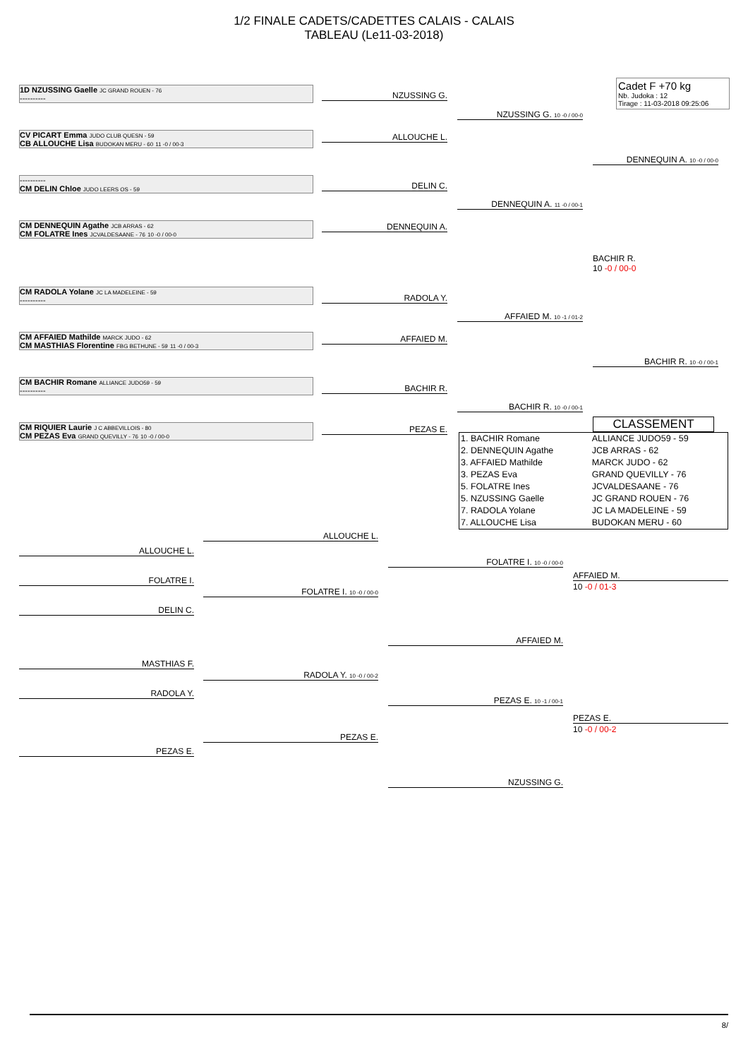1/2 FINALE CADETS/CADETTES CALAIS - CALAIS
TABLEAU (Le11-03-2018)
Cadet F +70 kg
Nb. Judoka : 12
Tirage : 11-03-2018 09:25:06
1D NZUSSING Gaelle JC GRAND ROUEN - 76
----------
CV PICART Emma JUDO CLUB QUESN - 59
CB ALLOUCHE Lisa BUDOKAN MERU - 60 11 -0 / 00-3
----------
CM DELIN Chloe JUDO LEERS OS - 59
CM DENNEQUIN Agathe JCB ARRAS - 62
CM FOLATRE Ines JCVALDESAANE - 76 10 -0 / 00-0
CM RADOLA Yolane JC LA MADELEINE - 59
----------
CM AFFAIED Mathilde MARCK JUDO - 62
CM MASTHIAS Florentine FBG BETHUNE - 59 11 -0 / 00-3
CM BACHIR Romane ALLIANCE JUDO59 - 59
----------
CM RIQUIER Laurie J C ABBEVILLOIS - 80
CM PEZAS Eva GRAND QUEVILLY - 76 10 -0 / 00-0
NZUSSING G.
ALLOUCHE L.
DELIN C.
DENNEQUIN A.
RADOLA Y.
AFFAIED M.
BACHIR R.
PEZAS E.
NZUSSING G. 10 -0 / 00-0
DENNEQUIN A. 11 -0 / 00-1
AFFAIED M. 10 -1 / 01-2
BACHIR R. 10 -0 / 00-1
DENNEQUIN A. 10 -0 / 00-0
BACHIR R. 10 -0 / 00-1
BACHIR R.
10 -0 / 00-0
CLASSEMENT
| 1. BACHIR Romane | ALLIANCE JUDO59 - 59 |
| 2. DENNEQUIN Agathe | JCB ARRAS - 62 |
| 3. AFFAIED Mathilde | MARCK JUDO - 62 |
| 3. PEZAS Eva | GRAND QUEVILLY - 76 |
| 5. FOLATRE Ines | JCVALDESAANE - 76 |
| 5. NZUSSING Gaelle | JC GRAND ROUEN - 76 |
| 7. RADOLA Yolane | JC LA MADELEINE - 59 |
| 7. ALLOUCHE Lisa | BUDOKAN MERU - 60 |
ALLOUCHE L.
FOLATRE I.
DELIN C.
MASTHIAS F.
RADOLA Y.
PEZAS E.
ALLOUCHE L.
FOLATRE I. 10 -0 / 00-0
RADOLA Y. 10 -0 / 00-2
PEZAS E.
FOLATRE I. 10 -0 / 00-0
AFFAIED M.
PEZAS E. 10 -1 / 00-1
NZUSSING G.
AFFAIED M.
10 -0 / 01-3
PEZAS E.
10 -0 / 00-2
8/